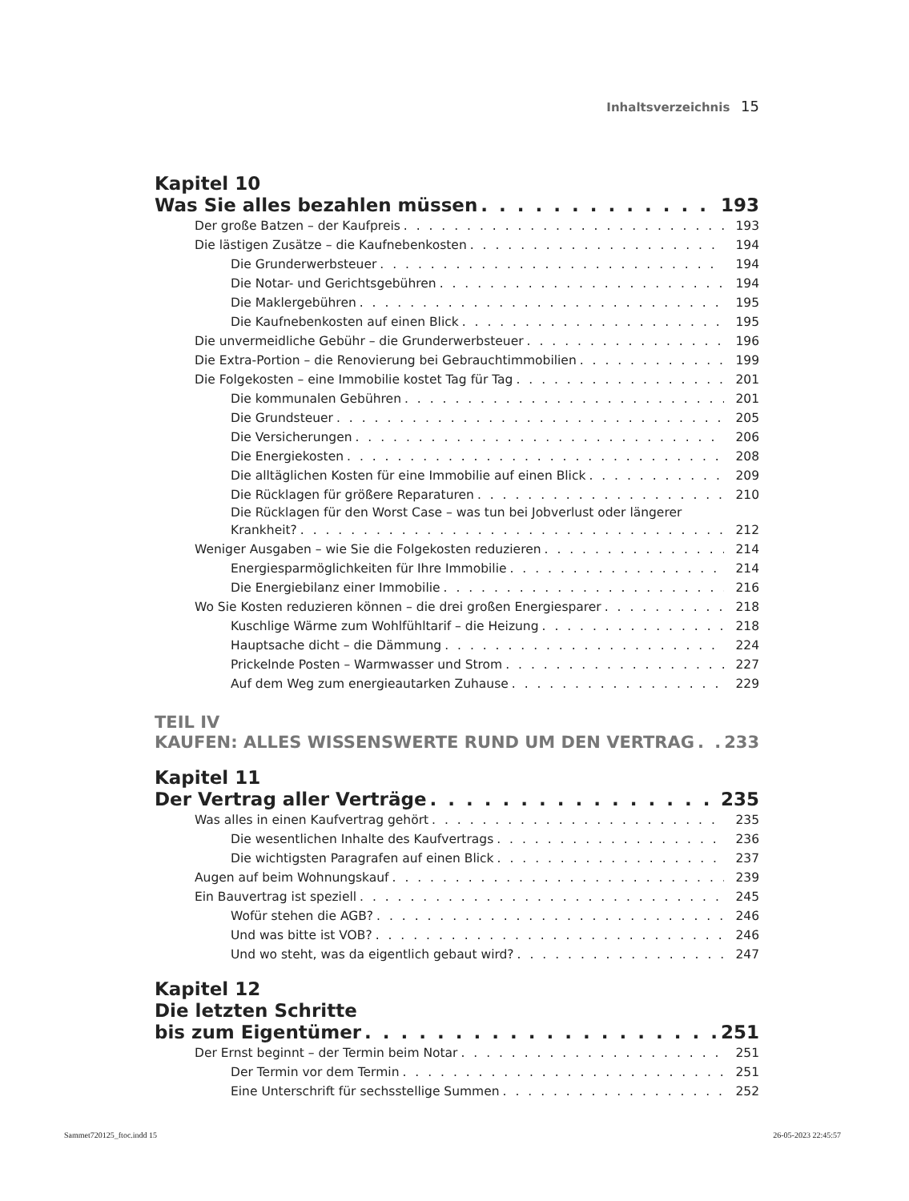Inhaltsverzeichnis 15
Kapitel 10
Was Sie alles bezahlen müssen 193
Der große Batzen – der Kaufpreis 193
Die lästigen Zusätze – die Kaufnebenkosten 194
Die Grunderwerbsteuer 194
Die Notar- und Gerichtsgebühren 194
Die Maklergebühren 195
Die Kaufnebenkosten auf einen Blick 195
Die unvermeidliche Gebühr – die Grunderwerbsteuer 196
Die Extra-Portion – die Renovierung bei Gebrauchtimmobilien 199
Die Folgekosten – eine Immobilie kostet Tag für Tag 201
Die kommunalen Gebühren 201
Die Grundsteuer 205
Die Versicherungen 206
Die Energiekosten 208
Die alltäglichen Kosten für eine Immobilie auf einen Blick 209
Die Rücklagen für größere Reparaturen 210
Die Rücklagen für den Worst Case – was tun bei Jobverlust oder längerer
Krankheit? 212
Weniger Ausgaben – wie Sie die Folgekosten reduzieren 214
Energiesparmöglichkeiten für Ihre Immobilie 214
Die Energiebilanz einer Immobilie 216
Wo Sie Kosten reduzieren können – die drei großen Energiesparer 218
Kuschlige Wärme zum Wohlfühltarif – die Heizung 218
Hauptsache dicht – die Dämmung 224
Prickelnde Posten – Warmwasser und Strom 227
Auf dem Weg zum energieautarken Zuhause 229
TEIL IV
KAUFEN: ALLES WISSENSWERTE RUND UM DEN VERTRAG 233
Kapitel 11
Der Vertrag aller Verträge 235
Was alles in einen Kaufvertrag gehört 235
Die wesentlichen Inhalte des Kaufvertrags 236
Die wichtigsten Paragrafen auf einen Blick 237
Augen auf beim Wohnungskauf 239
Ein Bauvertrag ist speziell 245
Wofür stehen die AGB? 246
Und was bitte ist VOB? 246
Und wo steht, was da eigentlich gebaut wird? 247
Kapitel 12
Die letzten Schritte
bis zum Eigentümer 251
Der Ernst beginnt – der Termin beim Notar 251
Der Termin vor dem Termin 251
Eine Unterschrift für sechsstellige Summen 252
Sammet720125_ftoc.indd 15 26-05-2023 22:45:57